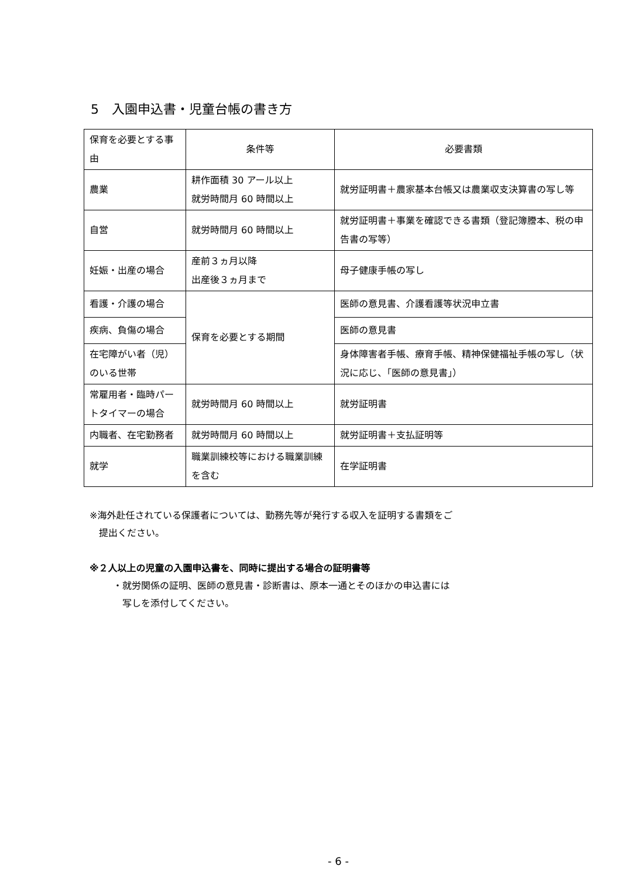5　入園申込書・児童台帳の書き方
| 保育を必要とする事由 | 条件等 | 必要書類 |
| --- | --- | --- |
| 農業 | 耕作面積 30 アール以上 就労時間月 60 時間以上 | 就労証明書＋農家基本台帳又は農業収支決算書の写し等 |
| 自営 | 就労時間月 60 時間以上 | 就労証明書＋事業を確認できる書類（登記簿謄本、税の申告書の写等） |
| 妊娠・出産の場合 | 産前３ヵ月以降 出産後３ヵ月まで | 母子健康手帳の写し |
| 看護・介護の場合 | 保育を必要とする期間 | 医師の意見書、介護看護等状況申立書 |
| 疾病、負傷の場合 | | 医師の意見書 |
| 在宅障がい者（児）のいる世帯 | | 身体障害者手帳、療育手帳、精神保健福祉手帳の写し（状況に応じ、「医師の意見書」） |
| 常雇用者・臨時パートタイマーの場合 | 就労時間月 60 時間以上 | 就労証明書 |
| 内職者、在宅勤務者 | 就労時間月 60 時間以上 | 就労証明書＋支払証明等 |
| 就学 | 職業訓練校等における職業訓練を含む | 在学証明書 |
※海外赴任されている保護者については、勤務先等が発行する収入を証明する書類をご
　提出ください。
※２人以上の児童の入園申込書を、同時に提出する場合の証明書等
・就労関係の証明、医師の意見書・診断書は、原本一通とそのほかの申込書には
　写しを添付してください。
- 6 -